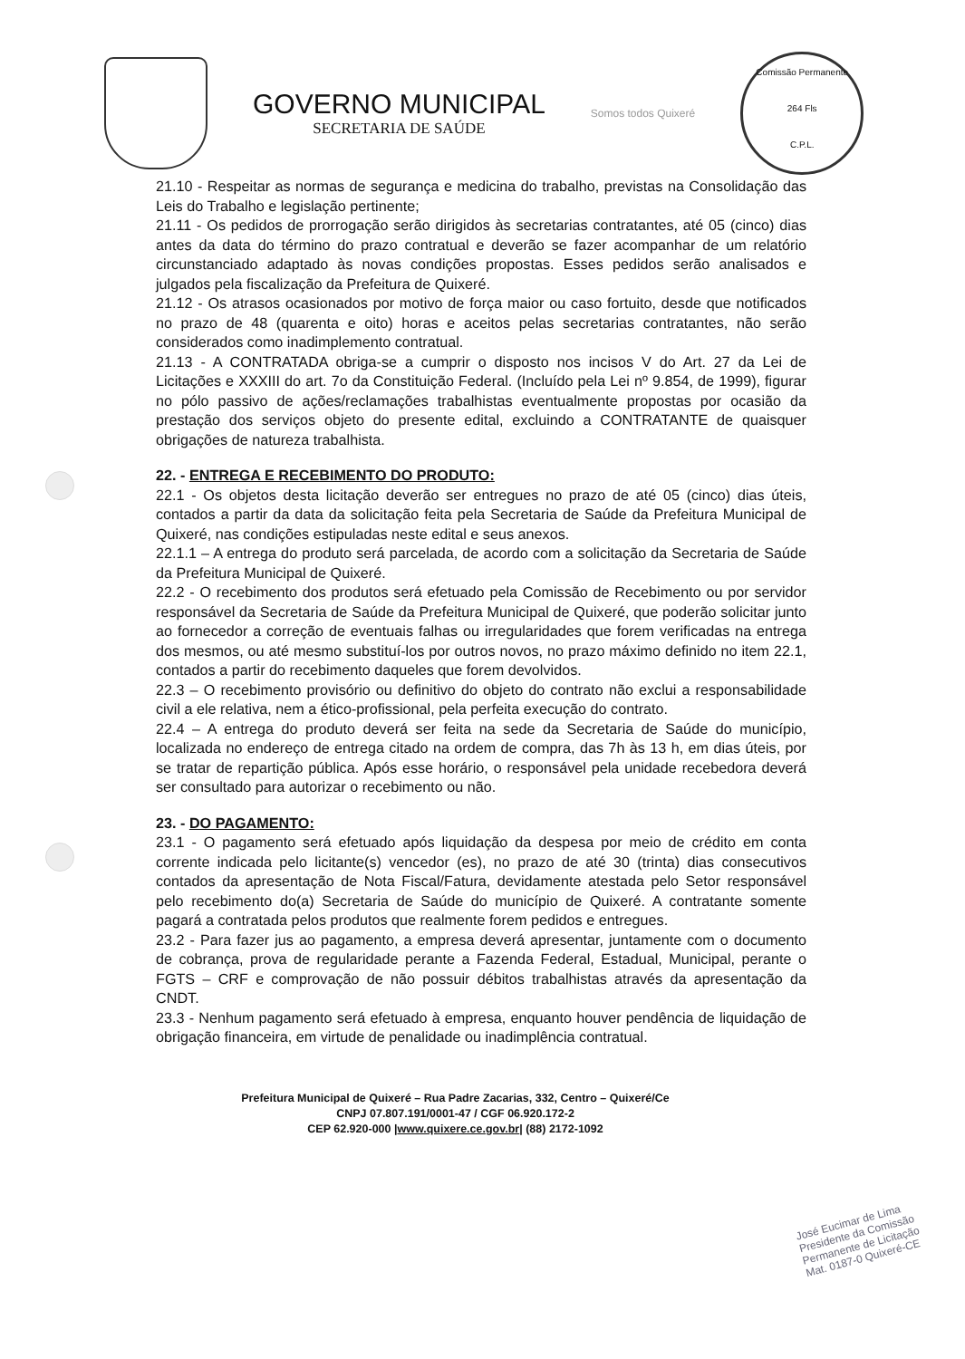GOVERNO MUNICIPAL
SECRETARIA DE SAÚDE
Somos todos Quixeré
Comissão Permanente
264 Fls
C.P.L.
21.10 - Respeitar as normas de segurança e medicina do trabalho, previstas na Consolidação das Leis do Trabalho e legislação pertinente;
21.11 - Os pedidos de prorrogação serão dirigidos às secretarias contratantes, até 05 (cinco) dias antes da data do término do prazo contratual e deverão se fazer acompanhar de um relatório circunstanciado adaptado às novas condições propostas. Esses pedidos serão analisados e julgados pela fiscalização da Prefeitura de Quixeré.
21.12 - Os atrasos ocasionados por motivo de força maior ou caso fortuito, desde que notificados no prazo de 48 (quarenta e oito) horas e aceitos pelas secretarias contratantes, não serão considerados como inadimplemento contratual.
21.13 - A CONTRATADA obriga-se a cumprir o disposto nos incisos V do Art. 27 da Lei de Licitações e XXXIII do art. 7o da Constituição Federal. (Incluído pela Lei nº 9.854, de 1999), figurar no pólo passivo de ações/reclamações trabalhistas eventualmente propostas por ocasião da prestação dos serviços objeto do presente edital, excluindo a CONTRATANTE de quaisquer obrigações de natureza trabalhista.
22. - ENTREGA E RECEBIMENTO DO PRODUTO:
22.1 - Os objetos desta licitação deverão ser entregues no prazo de até 05 (cinco) dias úteis, contados a partir da data da solicitação feita pela Secretaria de Saúde da Prefeitura Municipal de Quixeré, nas condições estipuladas neste edital e seus anexos.
22.1.1 – A entrega do produto será parcelada, de acordo com a solicitação da Secretaria de Saúde da Prefeitura Municipal de Quixeré.
22.2 - O recebimento dos produtos será efetuado pela Comissão de Recebimento ou por servidor responsável da Secretaria de Saúde da Prefeitura Municipal de Quixeré, que poderão solicitar junto ao fornecedor a correção de eventuais falhas ou irregularidades que forem verificadas na entrega dos mesmos, ou até mesmo substituí-los por outros novos, no prazo máximo definido no item 22.1, contados a partir do recebimento daqueles que forem devolvidos.
22.3 – O recebimento provisório ou definitivo do objeto do contrato não exclui a responsabilidade civil a ele relativa, nem a ético-profissional, pela perfeita execução do contrato.
22.4 – A entrega do produto deverá ser feita na sede da Secretaria de Saúde do município, localizada no endereço de entrega citado na ordem de compra, das 7h às 13 h, em dias úteis, por se tratar de repartição pública. Após esse horário, o responsável pela unidade recebedora deverá ser consultado para autorizar o recebimento ou não.
23. - DO PAGAMENTO:
23.1 - O pagamento será efetuado após liquidação da despesa por meio de crédito em conta corrente indicada pelo licitante(s) vencedor (es), no prazo de até 30 (trinta) dias consecutivos contados da apresentação de Nota Fiscal/Fatura, devidamente atestada pelo Setor responsável pelo recebimento do(a) Secretaria de Saúde do município de Quixeré. A contratante somente pagará a contratada pelos produtos que realmente forem pedidos e entregues.
23.2 - Para fazer jus ao pagamento, a empresa deverá apresentar, juntamente com o documento de cobrança, prova de regularidade perante a Fazenda Federal, Estadual, Municipal, perante o FGTS – CRF e comprovação de não possuir débitos trabalhistas através da apresentação da CNDT.
23.3 - Nenhum pagamento será efetuado à empresa, enquanto houver pendência de liquidação de obrigação financeira, em virtude de penalidade ou inadimplência contratual.
Prefeitura Municipal de Quixeré – Rua Padre Zacarias, 332, Centro – Quixeré/Ce
CNPJ 07.807.191/0001-47 / CGF 06.920.172-2
CEP 62.920-000 |www.quixere.ce.gov.br| (88) 2172-1092
José Eucimar de Lima
Presidente da Comissão
Permanente de Licitação
Mat. 0187-0 Quixeré-CE